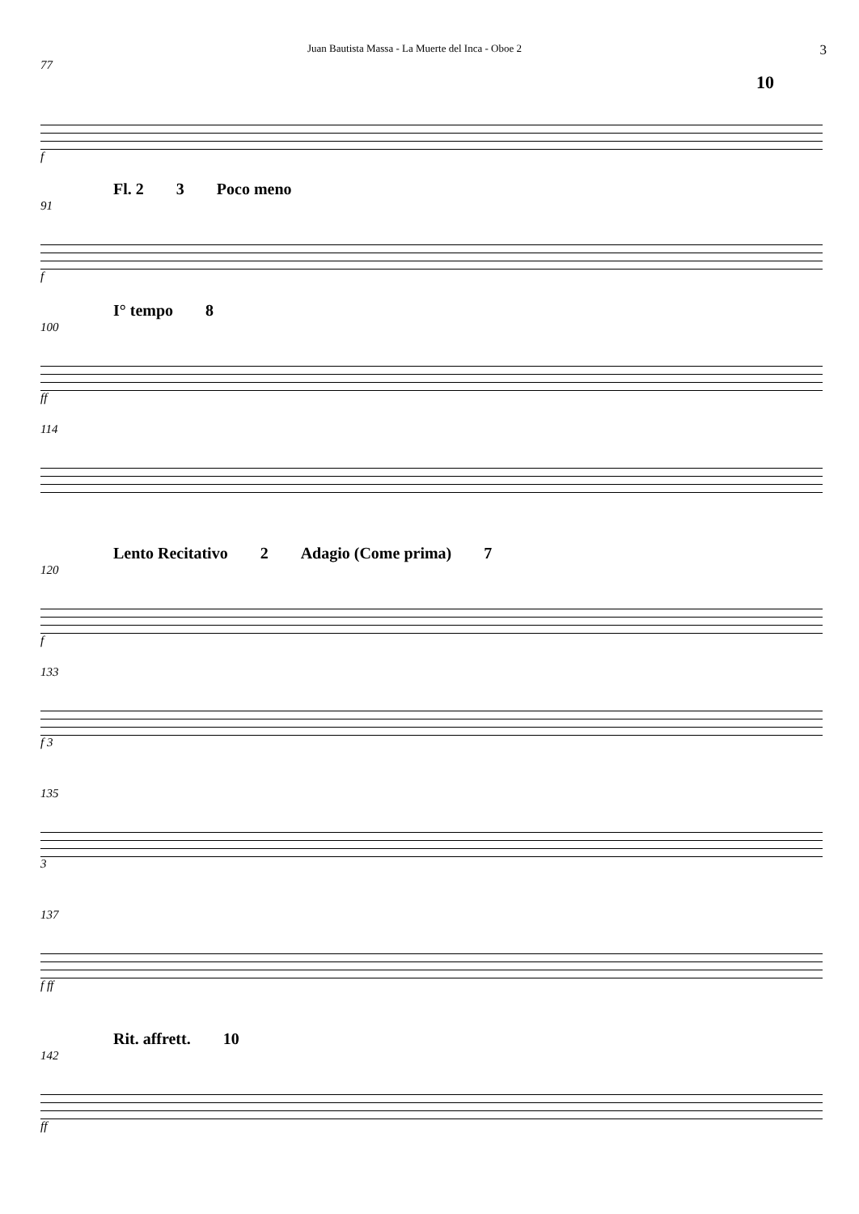Juan Bautista Massa - La Muerte del Inca - Oboe 2 3
77
10
f
Fl. 2 3 Poco meno
91
f
I° tempo 8
100
ff
114
Lento Recitativo 2 Adagio (Come prima) 7
120
f
133
f 3
135
3
137
f ff
Rit. affrett. 10
142
ff